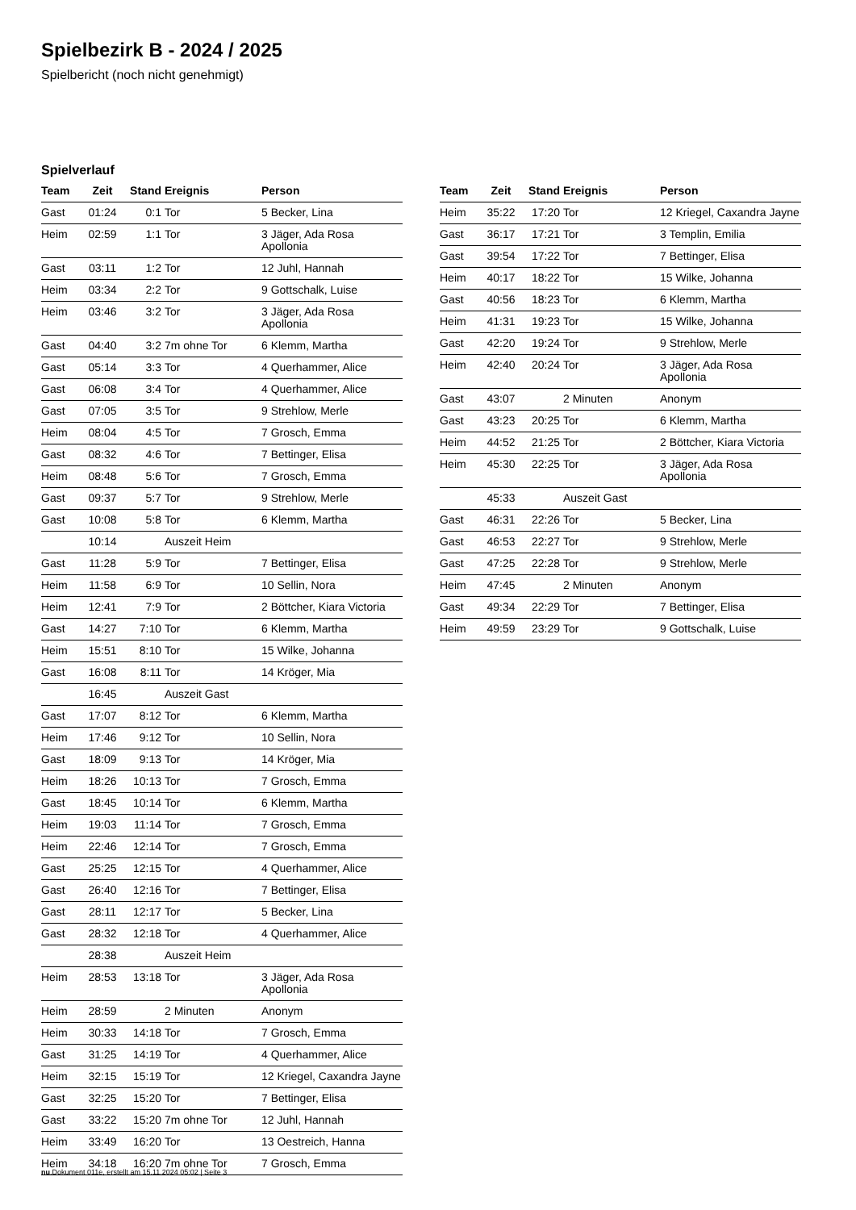Spielbezirk B - 2024 / 2025
Spielbericht (noch nicht genehmigt)
Spielverlauf
| Team | Zeit | Stand | Ereignis | Person |
| --- | --- | --- | --- | --- |
| Gast | 01:24 | 0:1 | Tor | 5 Becker, Lina |
| Heim | 02:59 | 1:1 | Tor | 3 Jäger, Ada Rosa Apollonia |
| Gast | 03:11 | 1:2 | Tor | 12 Juhl, Hannah |
| Heim | 03:34 | 2:2 | Tor | 9 Gottschalk, Luise |
| Heim | 03:46 | 3:2 | Tor | 3 Jäger, Ada Rosa Apollonia |
| Gast | 04:40 | 3:2 | 7m ohne Tor | 6 Klemm, Martha |
| Gast | 05:14 | 3:3 | Tor | 4 Querhammer, Alice |
| Gast | 06:08 | 3:4 | Tor | 4 Querhammer, Alice |
| Gast | 07:05 | 3:5 | Tor | 9 Strehlow, Merle |
| Heim | 08:04 | 4:5 | Tor | 7 Grosch, Emma |
| Gast | 08:32 | 4:6 | Tor | 7 Bettinger, Elisa |
| Heim | 08:48 | 5:6 | Tor | 7 Grosch, Emma |
| Gast | 09:37 | 5:7 | Tor | 9 Strehlow, Merle |
| Gast | 10:08 | 5:8 | Tor | 6 Klemm, Martha |
| | 10:14 | | Auszeit Heim | |
| Gast | 11:28 | 5:9 | Tor | 7 Bettinger, Elisa |
| Heim | 11:58 | 6:9 | Tor | 10 Sellin, Nora |
| Heim | 12:41 | 7:9 | Tor | 2 Böttcher, Kiara Victoria |
| Gast | 14:27 | 7:10 | Tor | 6 Klemm, Martha |
| Heim | 15:51 | 8:10 | Tor | 15 Wilke, Johanna |
| Gast | 16:08 | 8:11 | Tor | 14 Kröger, Mia |
| | 16:45 | | Auszeit Gast | |
| Gast | 17:07 | 8:12 | Tor | 6 Klemm, Martha |
| Heim | 17:46 | 9:12 | Tor | 10 Sellin, Nora |
| Gast | 18:09 | 9:13 | Tor | 14 Kröger, Mia |
| Heim | 18:26 | 10:13 | Tor | 7 Grosch, Emma |
| Gast | 18:45 | 10:14 | Tor | 6 Klemm, Martha |
| Heim | 19:03 | 11:14 | Tor | 7 Grosch, Emma |
| Heim | 22:46 | 12:14 | Tor | 7 Grosch, Emma |
| Gast | 25:25 | 12:15 | Tor | 4 Querhammer, Alice |
| Gast | 26:40 | 12:16 | Tor | 7 Bettinger, Elisa |
| Gast | 28:11 | 12:17 | Tor | 5 Becker, Lina |
| Gast | 28:32 | 12:18 | Tor | 4 Querhammer, Alice |
| | 28:38 | | Auszeit Heim | |
| Heim | 28:53 | 13:18 | Tor | 3 Jäger, Ada Rosa Apollonia |
| Heim | 28:59 | | 2 Minuten | Anonym |
| Heim | 30:33 | 14:18 | Tor | 7 Grosch, Emma |
| Gast | 31:25 | 14:19 | Tor | 4 Querhammer, Alice |
| Heim | 32:15 | 15:19 | Tor | 12 Kriegel, Caxandra Jayne |
| Gast | 32:25 | 15:20 | Tor | 7 Bettinger, Elisa |
| Gast | 33:22 | 15:20 | 7m ohne Tor | 12 Juhl, Hannah |
| Heim | 33:49 | 16:20 | Tor | 13 Oestreich, Hanna |
| Heim | 34:18 | 16:20 | 7m ohne Tor | 7 Grosch, Emma |
| Team | Zeit | Stand | Ereignis | Person |
| --- | --- | --- | --- | --- |
| Heim | 35:22 | 17:20 | Tor | 12 Kriegel, Caxandra Jayne |
| Gast | 36:17 | 17:21 | Tor | 3 Templin, Emilia |
| Gast | 39:54 | 17:22 | Tor | 7 Bettinger, Elisa |
| Heim | 40:17 | 18:22 | Tor | 15 Wilke, Johanna |
| Gast | 40:56 | 18:23 | Tor | 6 Klemm, Martha |
| Heim | 41:31 | 19:23 | Tor | 15 Wilke, Johanna |
| Gast | 42:20 | 19:24 | Tor | 9 Strehlow, Merle |
| Heim | 42:40 | 20:24 | Tor | 3 Jäger, Ada Rosa Apollonia |
| Gast | 43:07 | | 2 Minuten | Anonym |
| Gast | 43:23 | 20:25 | Tor | 6 Klemm, Martha |
| Heim | 44:52 | 21:25 | Tor | 2 Böttcher, Kiara Victoria |
| Heim | 45:30 | 22:25 | Tor | 3 Jäger, Ada Rosa Apollonia |
| | 45:33 | | Auszeit Gast | |
| Gast | 46:31 | 22:26 | Tor | 5 Becker, Lina |
| Gast | 46:53 | 22:27 | Tor | 9 Strehlow, Merle |
| Gast | 47:25 | 22:28 | Tor | 9 Strehlow, Merle |
| Heim | 47:45 | | 2 Minuten | Anonym |
| Gast | 49:34 | 22:29 | Tor | 7 Bettinger, Elisa |
| Heim | 49:59 | 23:29 | Tor | 9 Gottschalk, Luise |
nu.Dokument 011e, erstellt am 15.11.2024 05:02 | Seite 3